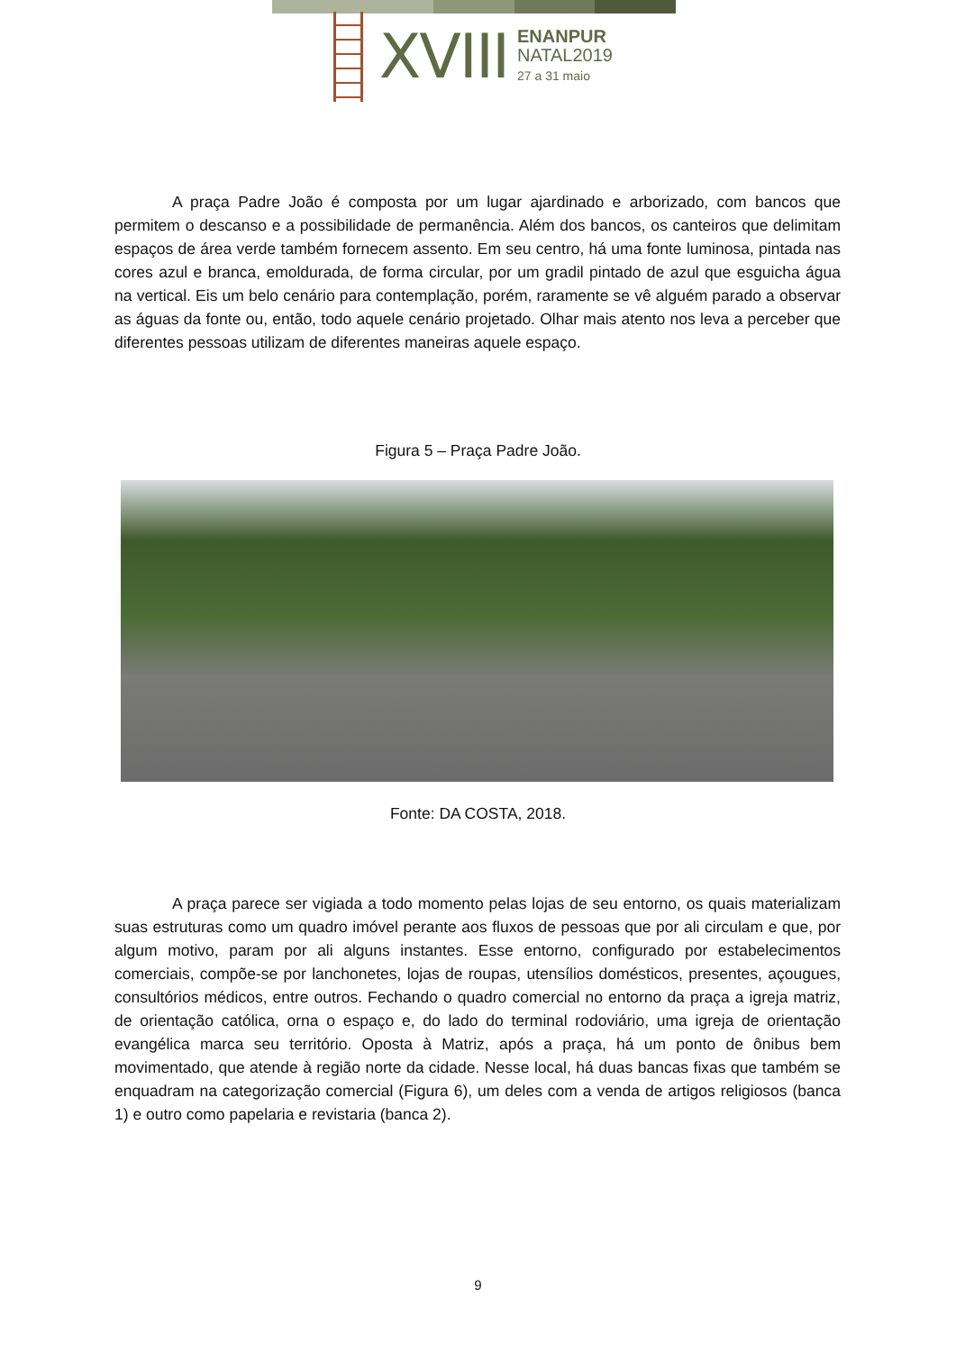XVIII
ENANPUR
NATAL2019
27 a 31 maio
A praça Padre João é composta por um lugar ajardinado e arborizado, com bancos que permitem o descanso e a possibilidade de permanência. Além dos bancos, os canteiros que delimitam espaços de área verde também fornecem assento. Em seu centro, há uma fonte luminosa, pintada nas cores azul e branca, emoldurada, de forma circular, por um gradil pintado de azul que esguicha água na vertical. Eis um belo cenário para contemplação, porém, raramente se vê alguém parado a observar as águas da fonte ou, então, todo aquele cenário projetado. Olhar mais atento nos leva a perceber que diferentes pessoas utilizam de diferentes maneiras aquele espaço.
Figura 5 – Praça Padre João.
Fonte: DA COSTA, 2018.
A praça parece ser vigiada a todo momento pelas lojas de seu entorno, os quais materializam suas estruturas como um quadro imóvel perante aos fluxos de pessoas que por ali circulam e que, por algum motivo, param por ali alguns instantes. Esse entorno, configurado por estabelecimentos comerciais, compõe-se por lanchonetes, lojas de roupas, utensílios domésticos, presentes, açougues, consultórios médicos, entre outros. Fechando o quadro comercial no entorno da praça a igreja matriz, de orientação católica, orna o espaço e, do lado do terminal rodoviário, uma igreja de orientação evangélica marca seu território. Oposta à Matriz, após a praça, há um ponto de ônibus bem movimentado, que atende à região norte da cidade. Nesse local, há duas bancas fixas que também se enquadram na categorização comercial (Figura 6), um deles com a venda de artigos religiosos (banca 1) e outro como papelaria e revistaria (banca 2).
9